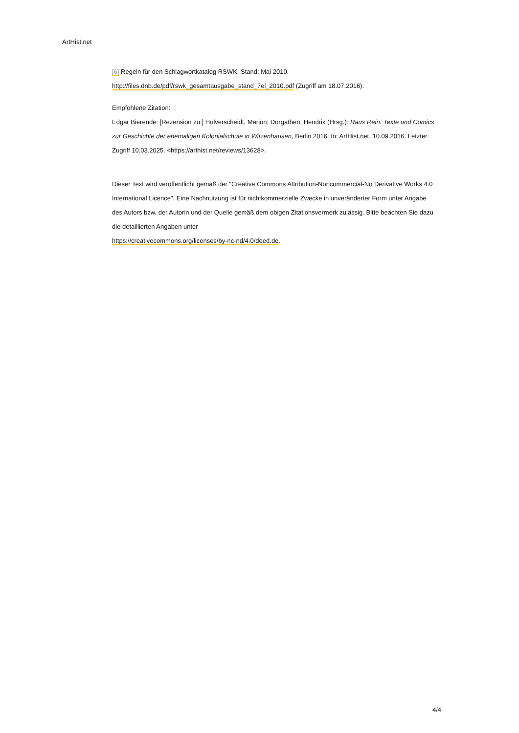ArtHist.net
[6] Regeln für den Schlagwortkatalog RSWK, Stand: Mai 2010.
http://files.dnb.de/pdf/rswk_gesamtausgabe_stand_7el_2010.pdf (Zugriff am 18.07.2016).
Empfohlene Zitation:
Edgar Bierende: [Rezension zu:] Hulverscheidt, Marion; Dorgathen, Hendrik (Hrsg.): Raus Rein. Texte und Comics zur Geschichte der ehemaligen Kolonialschule in Witzenhausen, Berlin 2016. In: ArtHist.net, 10.09.2016. Letzter Zugriff 10.03.2025. <https://arthist.net/reviews/13628>.
Dieser Text wird veröffentlicht gemäß der "Creative Commons Attribution-Noncommercial-No Derivative Works 4.0 International Licence". Eine Nachnutzung ist für nichtkommerzielle Zwecke in unveränderter Form unter Angabe des Autors bzw. der Autorin und der Quelle gemäß dem obigen Zitationsvermerk zulässig. Bitte beachten Sie dazu die detaillierten Angaben unter
https://creativecommons.org/licenses/by-nc-nd/4.0/deed.de.
4/4